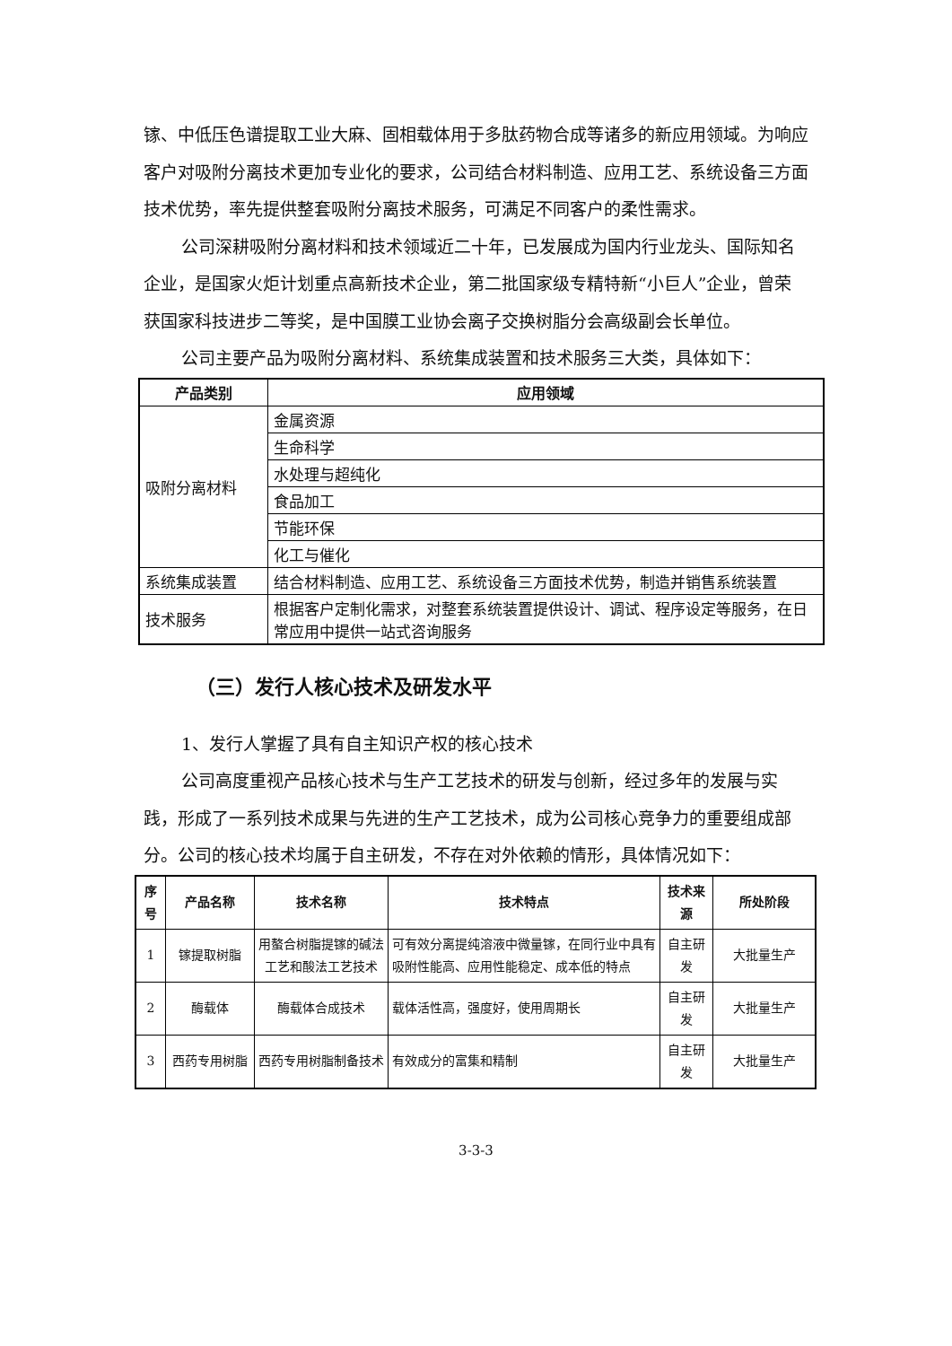镓、中低压色谱提取工业大麻、固相载体用于多肽药物合成等诸多的新应用领域。为响应客户对吸附分离技术更加专业化的要求，公司结合材料制造、应用工艺、系统设备三方面技术优势，率先提供整套吸附分离技术服务，可满足不同客户的柔性需求。
公司深耕吸附分离材料和技术领域近二十年，已发展成为国内行业龙头、国际知名企业，是国家火炬计划重点高新技术企业，第二批国家级专精特新“小巨人”企业，曾荣获国家科技进步二等奖，是中国膜工业协会离子交换树脂分会高级副会长单位。
公司主要产品为吸附分离材料、系统集成装置和技术服务三大类，具体如下：
| 产品类别 | 应用领域 |
| --- | --- |
| 吸附分离材料 | 金属资源 |
| | 生命科学 |
| | 水处理与超纯化 |
| | 食品加工 |
| | 节能环保 |
| | 化工与催化 |
| 系统集成装置 | 结合材料制造、应用工艺、系统设备三方面技术优势，制造并销售系统装置 |
| 技术服务 | 根据客户定制化需求，对整套系统装置提供设计、调试、程序设定等服务，在日常应用中提供一站式咨询服务 |
（三）发行人核心技术及研发水平
1、发行人掌握了具有自主知识产权的核心技术
公司高度重视产品核心技术与生产工艺技术的研发与创新，经过多年的发展与实践，形成了一系列技术成果与先进的生产工艺技术，成为公司核心竞争力的重要组成部分。公司的核心技术均属于自主研发，不存在对外依赖的情形，具体情况如下：
| 序号 | 产品名称 | 技术名称 | 技术特点 | 技术来源 | 所处阶段 |
| --- | --- | --- | --- | --- | --- |
| 1 | 镓提取树脂 | 用螯合树脂提镓的碱法工艺和酸法工艺技术 | 可有效分离提纯溶液中微量镓，在同行业中具有吸附性能高、应用性能稳定、成本低的特点 | 自主研发 | 大批量生产 |
| 2 | 酶载体 | 酶载体合成技术 | 载体活性高，强度好，使用周期长 | 自主研发 | 大批量生产 |
| 3 | 西药专用树脂 | 西药专用树脂制备技术 | 有效成分的富集和精制 | 自主研发 | 大批量生产 |
3-3-3